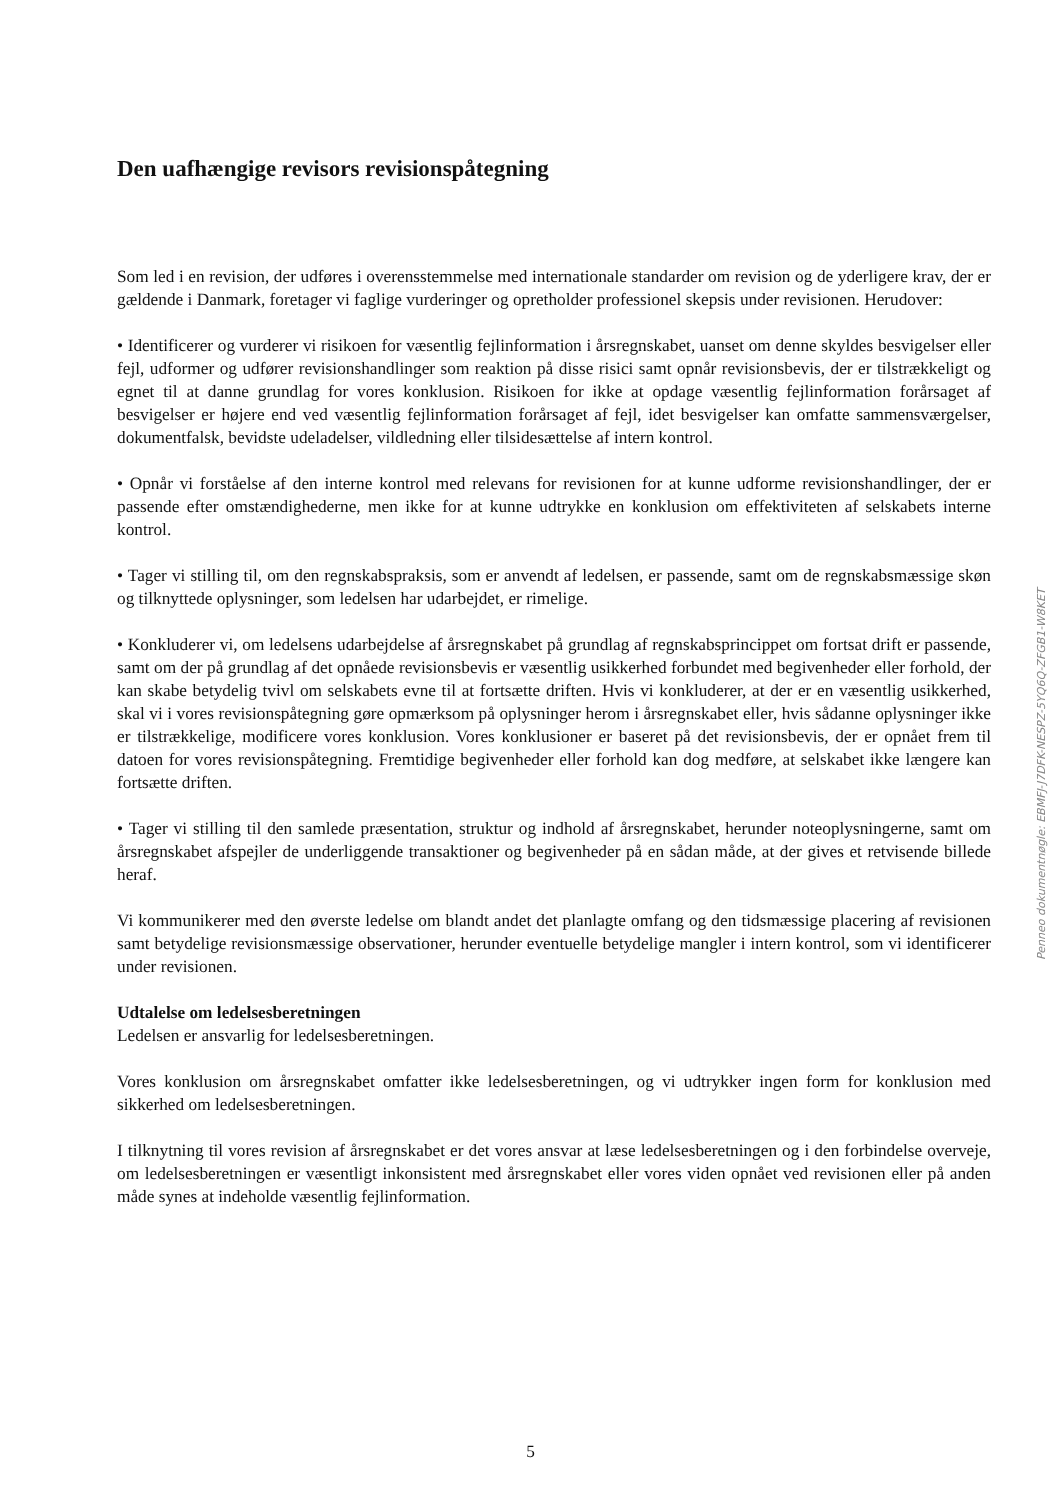Den uafhængige revisors revisionspåtegning
Som led i en revision, der udføres i overensstemmelse med internationale standarder om revision og de yderligere krav, der er gældende i Danmark, foretager vi faglige vurderinger og opretholder professionel skepsis under revisionen. Herudover:
• Identificerer og vurderer vi risikoen for væsentlig fejlinformation i årsregnskabet, uanset om denne skyldes besvigelser eller fejl, udformer og udfører revisionshandlinger som reaktion på disse risici samt opnår revisionsbevis, der er tilstrækkeligt og egnet til at danne grundlag for vores konklusion. Risikoen for ikke at opdage væsentlig fejlinformation forårsaget af besvigelser er højere end ved væsentlig fejlinformation forårsaget af fejl, idet besvigelser kan omfatte sammensværgelser, dokumentfalsk, bevidste udeladelser, vildledning eller tilsidesættelse af intern kontrol.
• Opnår vi forståelse af den interne kontrol med relevans for revisionen for at kunne udforme revisionshandlinger, der er passende efter omstændighederne, men ikke for at kunne udtrykke en konklusion om effektiviteten af selskabets interne kontrol.
• Tager vi stilling til, om den regnskabspraksis, som er anvendt af ledelsen, er passende, samt om de regnskabsmæssige skøn og tilknyttede oplysninger, som ledelsen har udarbejdet, er rimelige.
• Konkluderer vi, om ledelsens udarbejdelse af årsregnskabet på grundlag af regnskabsprincippet om fortsat drift er passende, samt om der på grundlag af det opnåede revisionsbevis er væsentlig usikkerhed forbundet med begivenheder eller forhold, der kan skabe betydelig tvivl om selskabets evne til at fortsætte driften. Hvis vi konkluderer, at der er en væsentlig usikkerhed, skal vi i vores revisionspåtegning gøre opmærksom på oplysninger herom i årsregnskabet eller, hvis sådanne oplysninger ikke er tilstrækkelige, modificere vores konklusion. Vores konklusioner er baseret på det revisionsbevis, der er opnået frem til datoen for vores revisionspåtegning. Fremtidige begivenheder eller forhold kan dog medføre, at selskabet ikke længere kan fortsætte driften.
• Tager vi stilling til den samlede præsentation, struktur og indhold af årsregnskabet, herunder noteoplysningerne, samt om årsregnskabet afspejler de underliggende transaktioner og begivenheder på en sådan måde, at der gives et retvisende billede heraf.
Vi kommunikerer med den øverste ledelse om blandt andet det planlagte omfang og den tidsmæssige placering af revisionen samt betydelige revisionsmæssige observationer, herunder eventuelle betydelige mangler i intern kontrol, som vi identificerer under revisionen.
Udtalelse om ledelsesberetningen
Ledelsen er ansvarlig for ledelsesberetningen.
Vores konklusion om årsregnskabet omfatter ikke ledelsesberetningen, og vi udtrykker ingen form for konklusion med sikkerhed om ledelsesberetningen.
I tilknytning til vores revision af årsregnskabet er det vores ansvar at læse ledelsesberetningen og i den forbindelse overveje, om ledelsesberetningen er væsentligt inkonsistent med årsregnskabet eller vores viden opnået ved revisionen eller på anden måde synes at indeholde væsentlig fejlinformation.
Penneo dokumentnøgle: EBMFJ-J7DFK-NESPZ-5YQ6Q-ZFGB1-W8KET
5